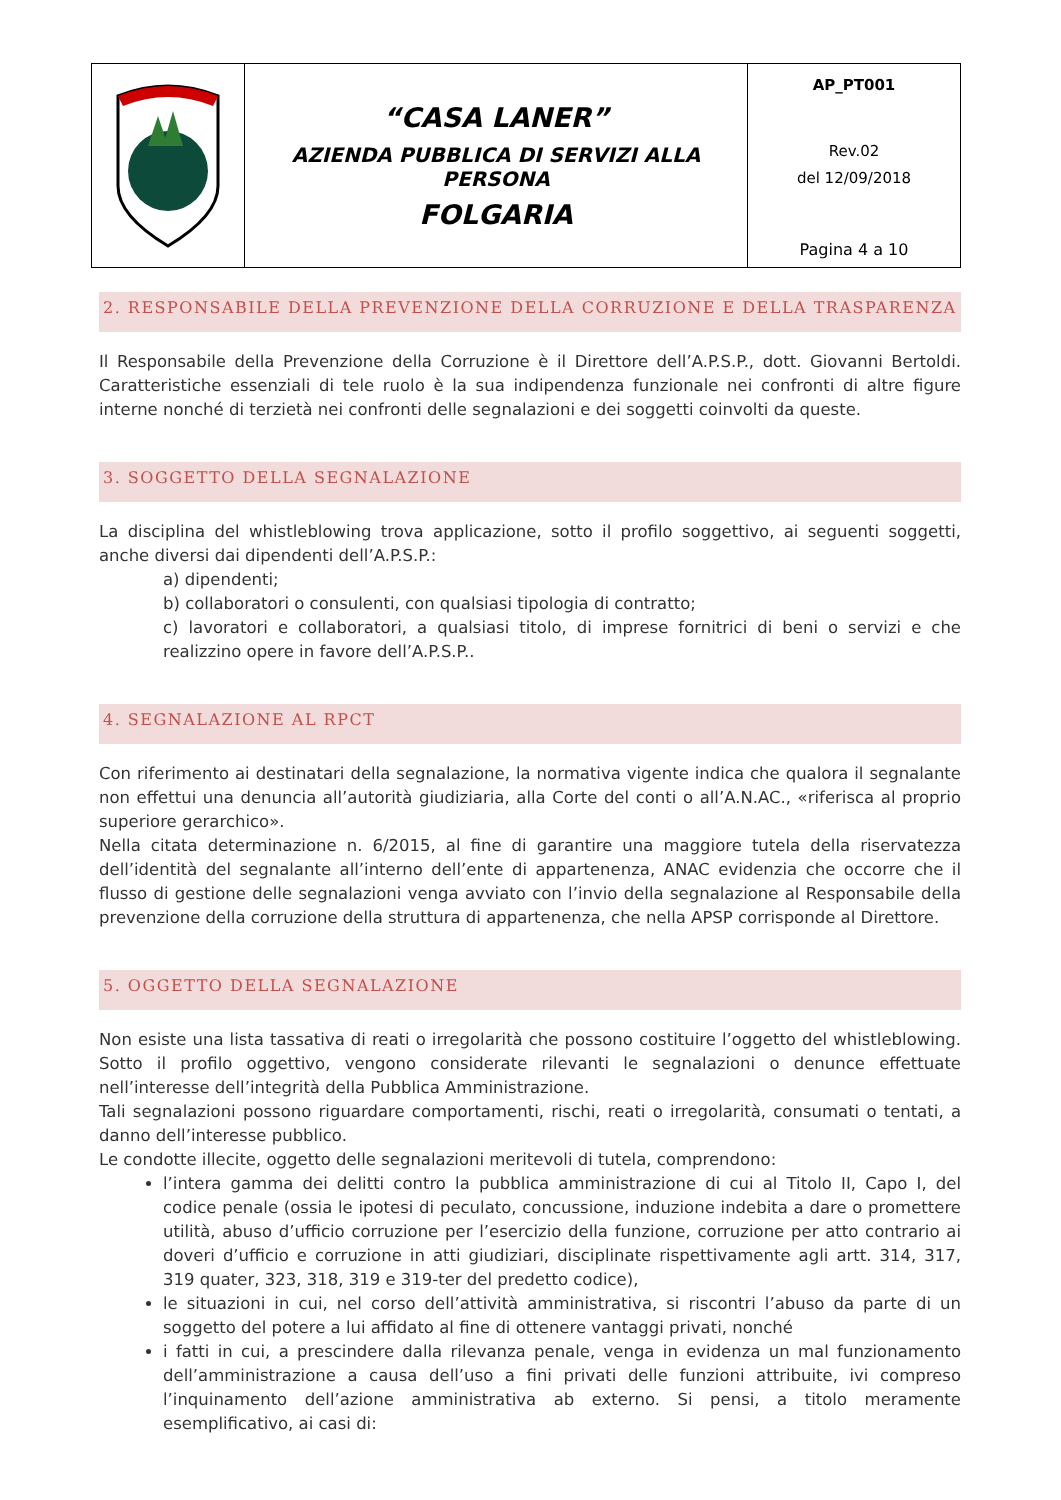| | “CASA LANER” AZIENDA PUBBLICA DI SERVIZI ALLA PERSONA FOLGARIA | AP_PT001 Rev.02 del 12/09/2018 Pagina 4 a 10 |
2. RESPONSABILE DELLA PREVENZIONE DELLA CORRUZIONE E DELLA TRASPARENZA
Il Responsabile della Prevenzione della Corruzione è il Direttore dell’A.P.S.P., dott. Giovanni Bertoldi. Caratteristiche essenziali di tele ruolo è la sua indipendenza funzionale nei confronti di altre figure interne nonché di terzietà nei confronti delle segnalazioni e dei soggetti coinvolti da queste.
3. SOGGETTO DELLA SEGNALAZIONE
La disciplina del whistleblowing trova applicazione, sotto il profilo soggettivo, ai seguenti soggetti, anche diversi dai dipendenti dell’A.P.S.P.:
a) dipendenti;
b) collaboratori o consulenti, con qualsiasi tipologia di contratto;
c) lavoratori e collaboratori, a qualsiasi titolo, di imprese fornitrici di beni o servizi e che realizzino opere in favore dell’A.P.S.P..
4. SEGNALAZIONE AL RPCT
Con riferimento ai destinatari della segnalazione, la normativa vigente indica che qualora il segnalante non effettui una denuncia all’autorità giudiziaria, alla Corte del conti o all’A.N.AC., «riferisca al proprio superiore gerarchico».
Nella citata determinazione n. 6/2015, al fine di garantire una maggiore tutela della riservatezza dell’identità del segnalante all’interno dell’ente di appartenenza, ANAC evidenzia che occorre che il flusso di gestione delle segnalazioni venga avviato con l’invio della segnalazione al Responsabile della prevenzione della corruzione della struttura di appartenenza, che nella APSP corrisponde al Direttore.
5. OGGETTO DELLA SEGNALAZIONE
Non esiste una lista tassativa di reati o irregolarità che possono costituire l’oggetto del whistleblowing. Sotto il profilo oggettivo, vengono considerate rilevanti le segnalazioni o denunce effettuate nell’interesse dell’integrità della Pubblica Amministrazione.
Tali segnalazioni possono riguardare comportamenti, rischi, reati o irregolarità, consumati o tentati, a danno dell’interesse pubblico.
Le condotte illecite, oggetto delle segnalazioni meritevoli di tutela, comprendono:
l’intera gamma dei delitti contro la pubblica amministrazione di cui al Titolo II, Capo I, del codice penale (ossia le ipotesi di peculato, concussione, induzione indebita a dare o promettere utilità, abuso d’ufficio corruzione per l’esercizio della funzione, corruzione per atto contrario ai doveri d’ufficio e corruzione in atti giudiziari, disciplinate rispettivamente agli artt. 314, 317, 319 quater, 323, 318, 319 e 319-ter del predetto codice),
le situazioni in cui, nel corso dell’attività amministrativa, si riscontri l’abuso da parte di un soggetto del potere a lui affidato al fine di ottenere vantaggi privati, nonché
i fatti in cui, a prescindere dalla rilevanza penale, venga in evidenza un mal funzionamento dell’amministrazione a causa dell’uso a fini privati delle funzioni attribuite, ivi compreso l’inquinamento dell’azione amministrativa ab externo. Si pensi, a titolo meramente esemplificativo, ai casi di: